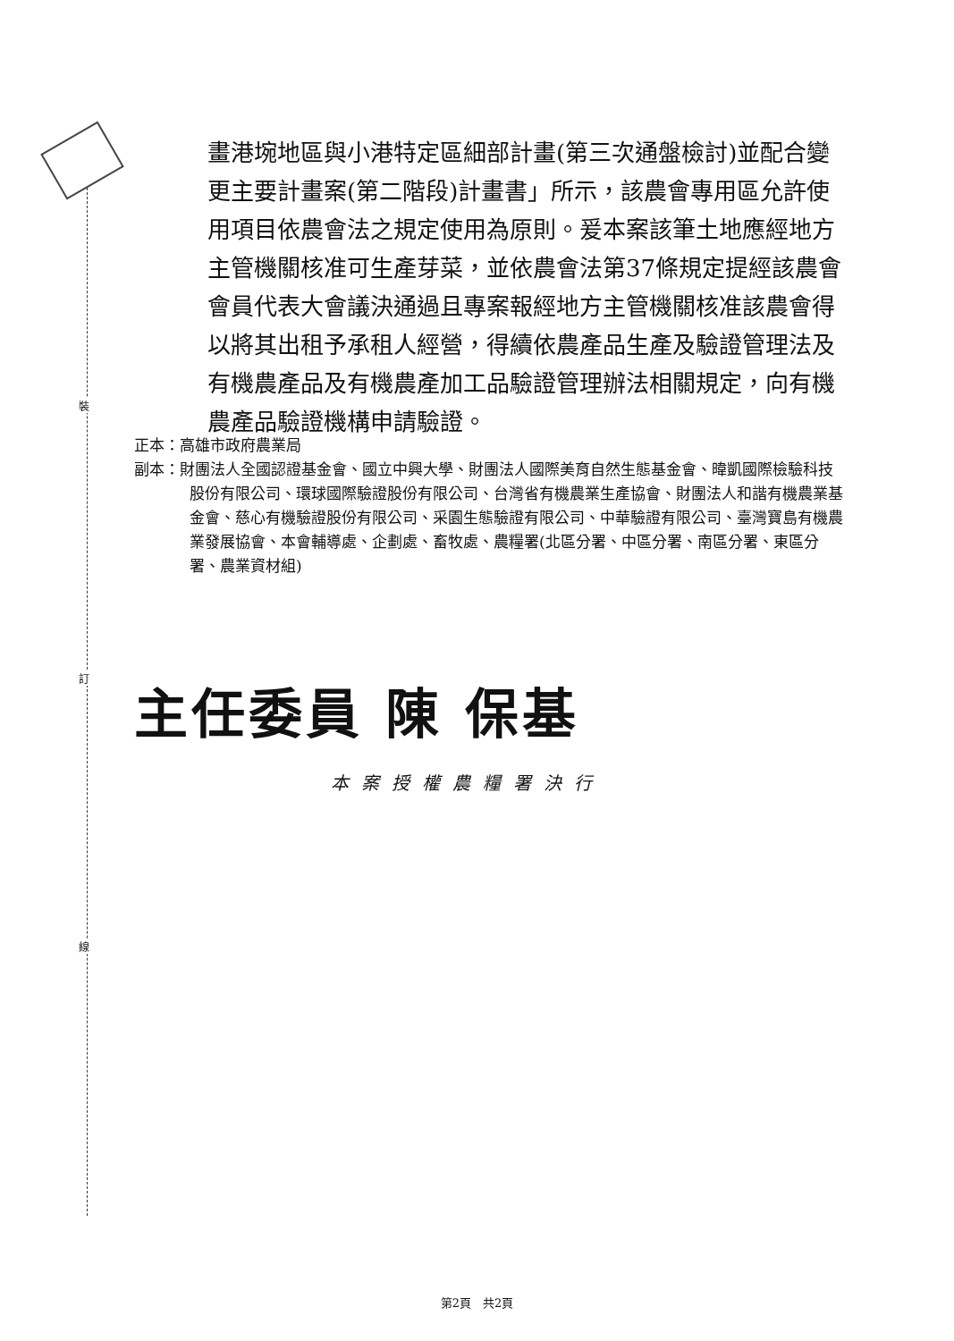裝
訂
線
畫港埦地區與小港特定區細部計畫(第三次通盤檢討)並配合變更主要計畫案(第二階段)計畫書」所示，該農會專用區允許使用項目依農會法之規定使用為原則。爰本案該筆土地應經地方主管機關核准可生產芽菜，並依農會法第37條規定提經該農會會員代表大會議決通過且專案報經地方主管機關核准該農會得以將其出租予承租人經營，得續依農產品生產及驗證管理法及有機農產品及有機農產加工品驗證管理辦法相關規定，向有機農產品驗證機構申請驗證。
正本：高雄市政府農業局
副本：財團法人全國認證基金會、國立中興大學、財團法人國際美育自然生態基金會、暐凱國際檢驗科技股份有限公司、環球國際驗證股份有限公司、台灣省有機農業生產協會、財團法人和諧有機農業基金會、慈心有機驗證股份有限公司、采園生態驗證有限公司、中華驗證有限公司、臺灣寶島有機農業發展協會、本會輔導處、企劃處、畜牧處、農糧署(北區分署、中區分署、南區分署、東區分署、農業資材組)
主任委員 陳 保基
本案授權農糧署決行
第2頁　共2頁